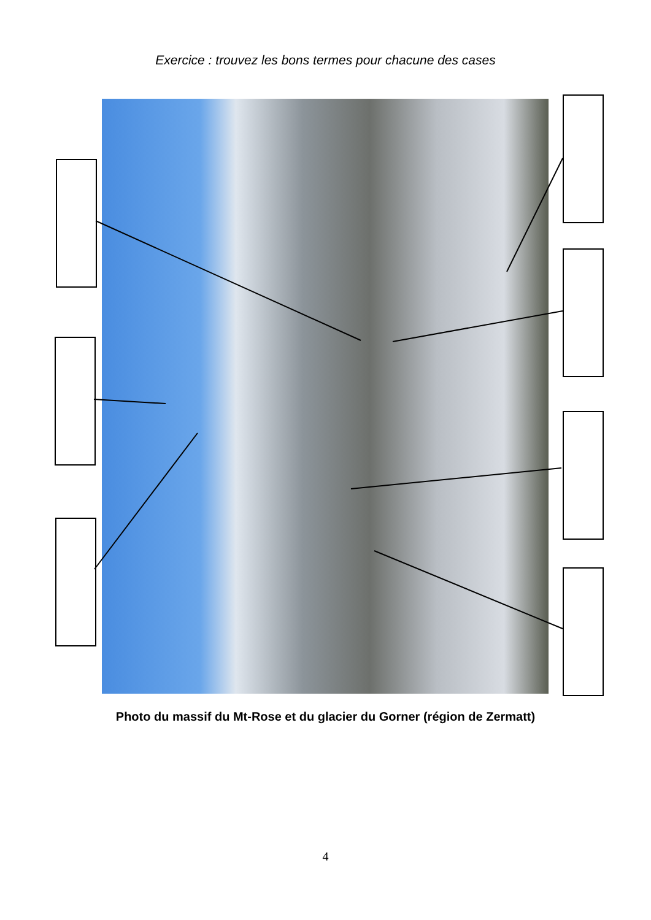Exercice : trouvez les bons termes pour chacune des cases
Photo du massif du Mt-Rose et du glacier du Gorner (région de Zermatt)
4